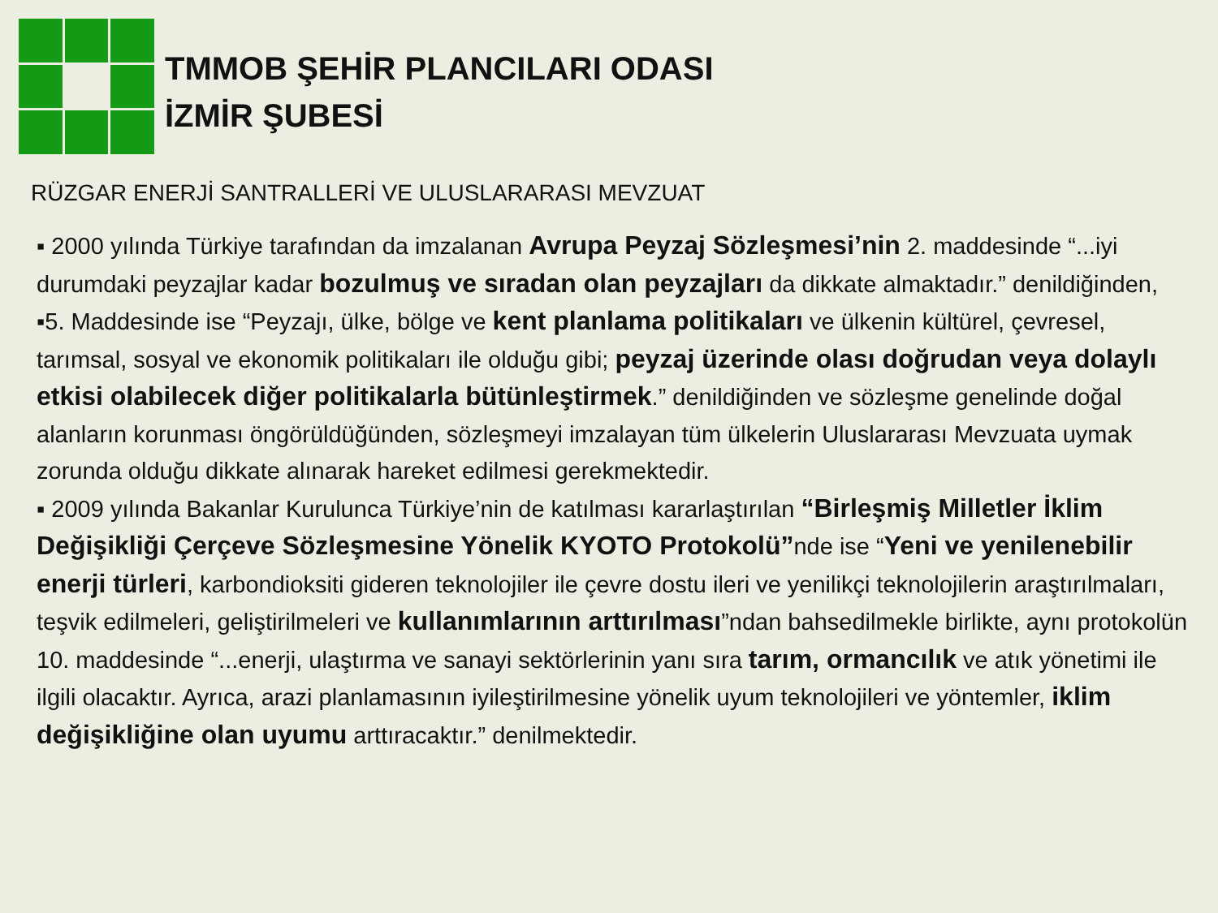TMMOB ŞEHİR PLANCILARI ODASI
İZMİR ŞUBESİ
RÜZGAR ENERJİ SANTRALLERİ VE ULUSLARARASI MEVZUAT
▪ 2000 yılında Türkiye tarafından da imzalanan Avrupa Peyzaj Sözleşmesi’nin 2. maddesinde “...iyi durumdaki peyzajlar kadar bozulmuş ve sıradan olan peyzajları da dikkate almaktadır.” denildiğinden,
▪5. Maddesinde ise “Peyzajı, ülke, bölge ve kent planlama politikaları ve ülkenin kültürel, çevresel, tarımsal, sosyal ve ekonomik politikaları ile olduğu gibi; peyzaj üzerinde olası doğrudan veya dolaylı etkisi olabilecek diğer politikalarla bütünleştirmek.” denildiğinden ve sözleşme genelinde doğal alanların korunması öngörüldüğünden, sözleşmeyi imzalayan tüm ülkelerin Uluslararası Mevzuata uymak zorunda olduğu dikkate alınarak hareket edilmesi gerekmektedir.
▪ 2009 yılında Bakanlar Kurulunca Türkiye’nin de katılması kararlaştırılan “Birleşmiş Milletler İklim Değişikliği Çerçeve Sözleşmesine Yönelik KYOTO Protokolü”nde ise “Yeni ve yenilenebilir enerji türleri, karbondioksiti gideren teknolojiler ile çevre dostu ileri ve yenilikçi teknolojilerin araştırılmaları, teşvik edilmeleri, geliştirilmeleri ve kullanımlarının arttırılması”ndan bahsedilmekle birlikte, aynı protokolün 10. maddesinde “...enerji, ulaştırma ve sanayi sektörlerinin yanı sıra tarım, ormancılık ve atık yönetimi ile ilgili olacaktır. Ayrıca, arazi planlamasının iyileştirilmesine yönelik uyum teknolojileri ve yöntemler, iklim değişikliğine olan uyumu arttıracaktır.” denilmektedir.